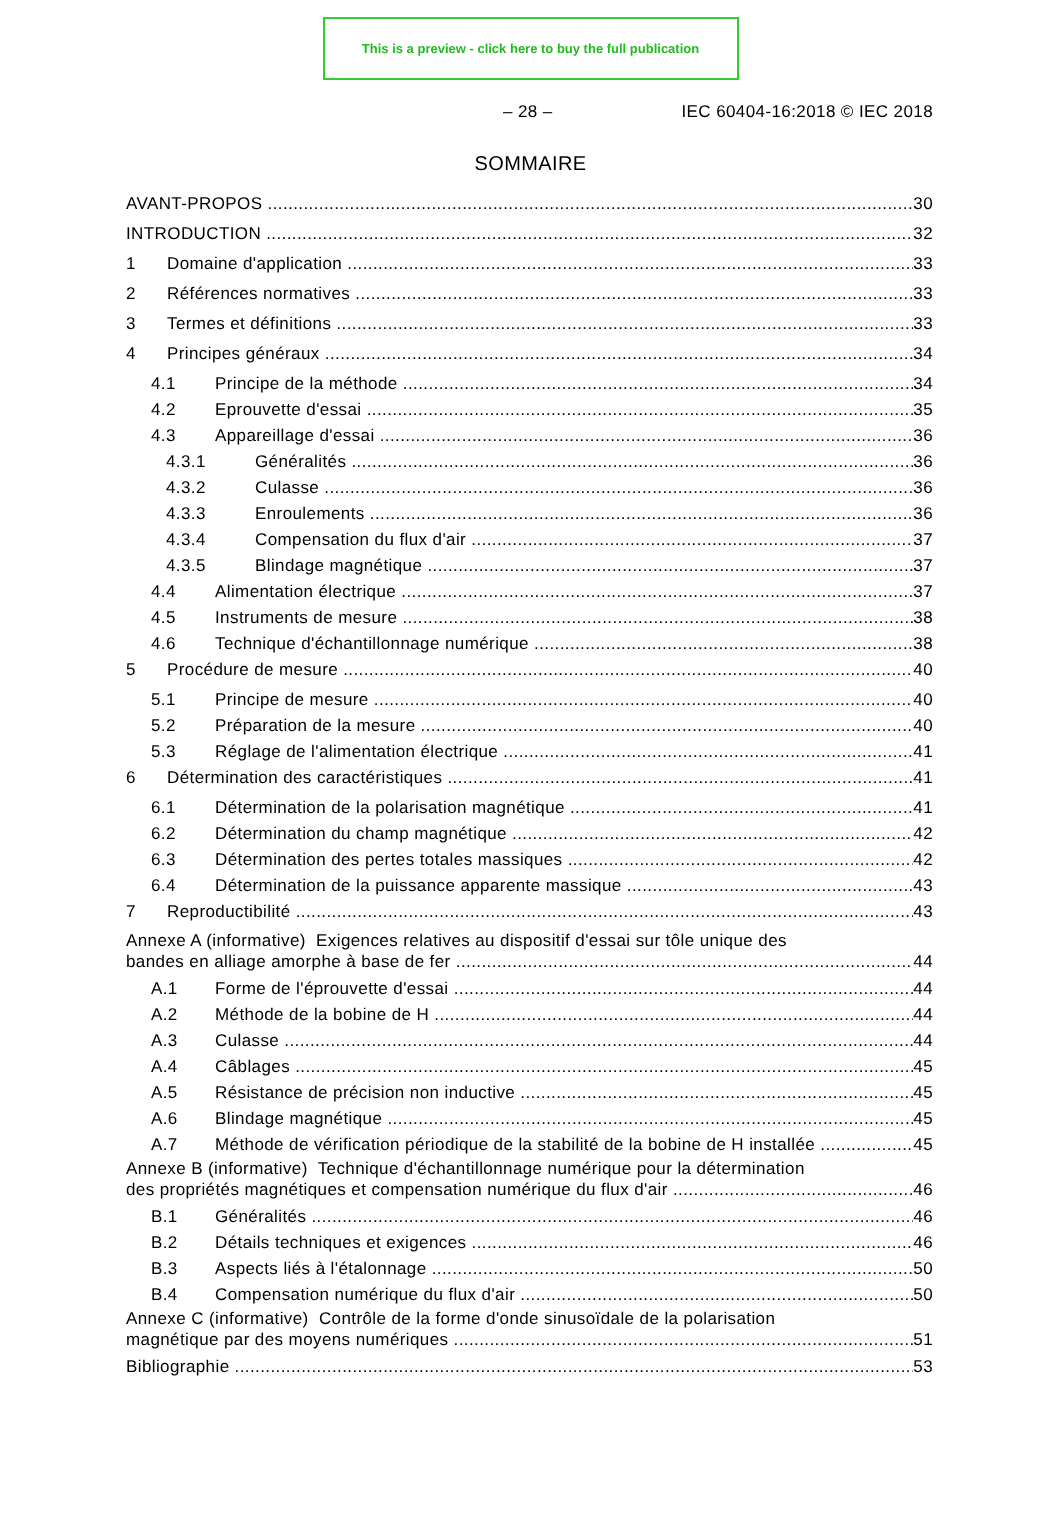This is a preview - click here to buy the full publication
– 28 – IEC 60404-16:2018 © IEC 2018
SOMMAIRE
AVANT-PROPOS 30
INTRODUCTION 32
1 Domaine d'application 33
2 Références normatives 33
3 Termes et définitions 33
4 Principes généraux 34
4.1 Principe de la méthode 34
4.2 Eprouvette d'essai 35
4.3 Appareillage d'essai 36
4.3.1 Généralités 36
4.3.2 Culasse 36
4.3.3 Enroulements 36
4.3.4 Compensation du flux d'air 37
4.3.5 Blindage magnétique 37
4.4 Alimentation électrique 37
4.5 Instruments de mesure 38
4.6 Technique d'échantillonnage numérique 38
5 Procédure de mesure 40
5.1 Principe de mesure 40
5.2 Préparation de la mesure 40
5.3 Réglage de l'alimentation électrique 41
6 Détermination des caractéristiques 41
6.1 Détermination de la polarisation magnétique 41
6.2 Détermination du champ magnétique 42
6.3 Détermination des pertes totales massiques 42
6.4 Détermination de la puissance apparente massique 43
7 Reproductibilité 43
Annexe A (informative) Exigences relatives au dispositif d'essai sur tôle unique des
bandes en alliage amorphe à base de fer 44
A.1 Forme de l'éprouvette d'essai 44
A.2 Méthode de la bobine de H 44
A.3 Culasse 44
A.4 Câblages 45
A.5 Résistance de précision non inductive 45
A.6 Blindage magnétique 45
A.7 Méthode de vérification périodique de la stabilité de la bobine de H installée 45
Annexe B (informative) Technique d'échantillonnage numérique pour la détermination
des propriétés magnétiques et compensation numérique du flux d'air 46
B.1 Généralités 46
B.2 Détails techniques et exigences 46
B.3 Aspects liés à l'étalonnage 50
B.4 Compensation numérique du flux d'air 50
Annexe C (informative) Contrôle de la forme d'onde sinusoïdale de la polarisation
magnétique par des moyens numériques 51
Bibliographie 53